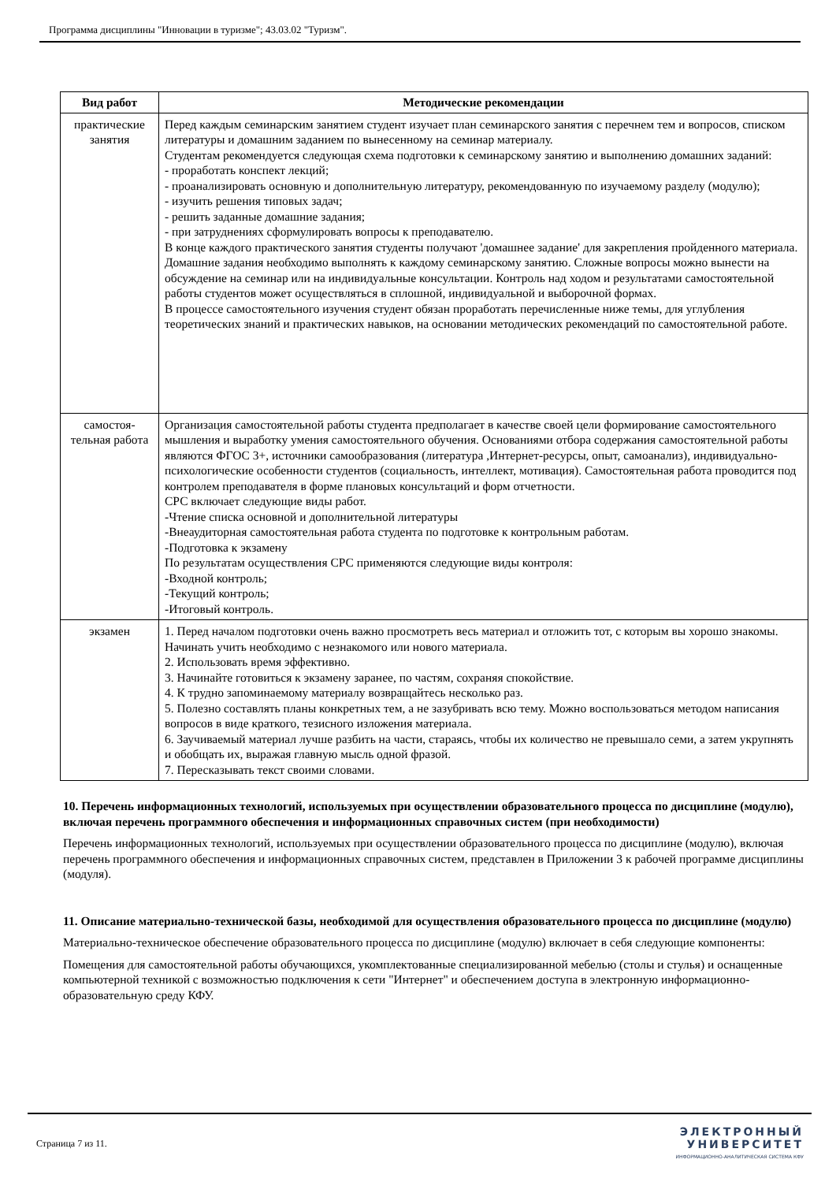Программа дисциплины "Инновации в туризме"; 43.03.02 "Туризм".
| Вид работ | Методические рекомендации |
| --- | --- |
| практические занятия | Перед каждым семинарским занятием студент изучает план семинарского занятия с перечнем тем и вопросов, списком литературы и домашним заданием по вынесенному на семинар материалу. Студентам рекомендуется следующая схема подготовки к семинарскому занятию и выполнению домашних заданий: - проработать конспект лекций; - проанализировать основную и дополнительную литературу, рекомендованную по изучаемому разделу (модулю); - изучить решения типовых задач; - решить заданные домашние задания; - при затруднениях сформулировать вопросы к преподавателю. В конце каждого практического занятия студенты получают 'домашнее задание' для закрепления пройденного материала. Домашние задания необходимо выполнять к каждому семинарскому занятию. Сложные вопросы можно вынести на обсуждение на семинар или на индивидуальные консультации. Контроль над ходом и результатами самостоятельной работы студентов может осуществляться в сплошной, индивидуальной и выборочной формах. В процессе самостоятельного изучения студент обязан проработать перечисленные ниже темы, для углубления теоретических знаний и практических навыков, на основании методических рекомендаций по самостоятельной работе. |
| самостоя-тельная работа | Организация самостоятельной работы студента предполагает в качестве своей цели формирование самостоятельного мышления и выработку умения самостоятельного обучения. Основаниями отбора содержания самостоятельной работы являются ФГОС 3+, источники самообразования (литература ,Интернет-ресурсы, опыт, самоанализ), индивидуально-психологические особенности студентов (социальность, интеллект, мотивация). Самостоятельная работа проводится под контролем преподавателя в форме плановых консультаций и форм отчетности. СРС включает следующие виды работ. -Чтение списка основной и дополнительной литературы -Внеаудиторная самостоятельная работа студента по подготовке к контрольным работам. -Подготовка к экзамену По результатам осуществления СРС применяются следующие виды контроля: -Входной контроль; -Текущий контроль; -Итоговый контроль. |
| экзамен | 1. Перед началом подготовки очень важно просмотреть весь материал и отложить тот, с которым вы хорошо знакомы. Начинать учить необходимо с незнакомого или нового материала. 2. Использовать время эффективно. 3. Начинайте готовиться к экзамену заранее, по частям, сохраняя спокойствие. 4. К трудно запоминаемому материалу возвращайтесь несколько раз. 5. Полезно составлять планы конкретных тем, а не зазубривать всю тему. Можно воспользоваться методом написания вопросов в виде краткого, тезисного изложения материала. 6. Заучиваемый материал лучше разбить на части, стараясь, чтобы их количество не превышало семи, а затем укрупнять и обобщать их, выражая главную мысль одной фразой. 7. Пересказывать текст своими словами. |
10. Перечень информационных технологий, используемых при осуществлении образовательного процесса по дисциплине (модулю), включая перечень программного обеспечения и информационных справочных систем (при необходимости)
Перечень информационных технологий, используемых при осуществлении образовательного процесса по дисциплине (модулю), включая перечень программного обеспечения и информационных справочных систем, представлен в Приложении 3 к рабочей программе дисциплины (модуля).
11. Описание материально-технической базы, необходимой для осуществления образовательного процесса по дисциплине (модулю)
Материально-техническое обеспечение образовательного процесса по дисциплине (модулю) включает в себя следующие компоненты:
Помещения для самостоятельной работы обучающихся, укомплектованные специализированной мебелью (столы и стулья) и оснащенные компьютерной техникой с возможностью подключения к сети "Интернет" и обеспечением доступа в электронную информационно-образовательную среду КФУ.
Страница 7 из 11.
ЭЛЕКТРОННЫЙ
УНИВЕРСИТЕТ
ИНФОРМАЦИОННО-АНАЛИТИЧЕСКАЯ СИСТЕМА КФУ